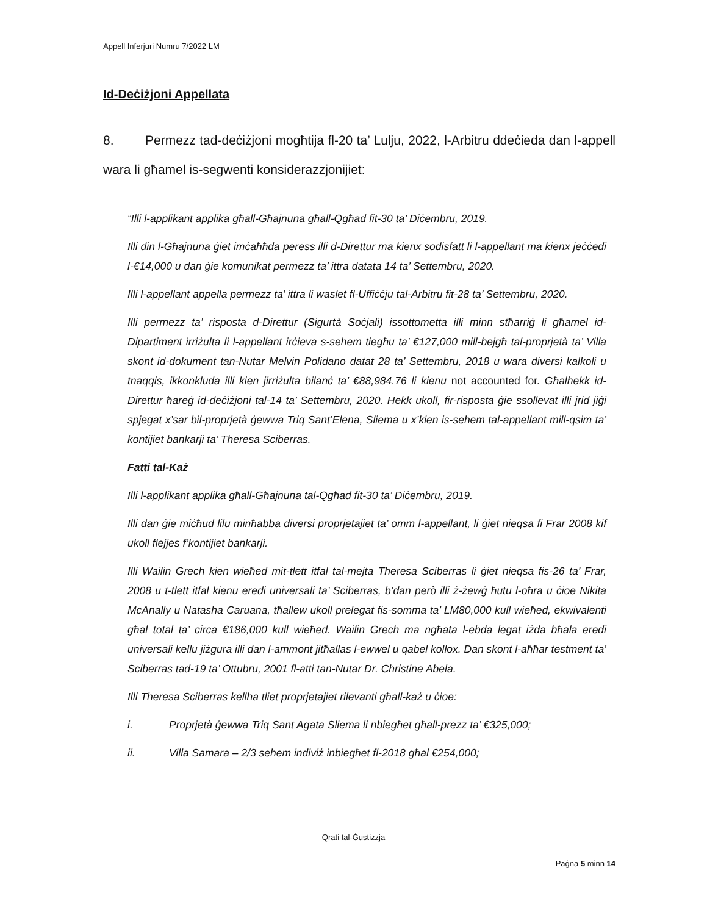Appell Inferjuri Numru 7/2022 LM
Id-Deċiżjoni Appellata
8. Permezz tad-deċiżjoni mogħtija fl-20 ta’ Lulju, 2022, l-Arbitru ddeċieda dan l-appell wara li għamel is-segwenti konsiderazzjonijiet:
“Illi l-applikant applika għall-Għajnuna għall-Qgħad fit-30 ta’ Diċembru, 2019.
Illi din l-Għajnuna ġiet imċaħħda peress illi d-Direttur ma kienx sodisfatt li l-appellant ma kienx jeċċedi l-€14,000 u dan ġie komunikat permezz ta’ ittra datata 14 ta’ Settembru, 2020.
Illi l-appellant appella permezz ta’ ittra li waslet fl-Uffiċċju tal-Arbitru fit-28 ta’ Settembru, 2020.
Illi permezz ta’ risposta d-Direttur (Sigurtà Soċjali) issottometta illi minn stħarriġ li għamel id-Dipartiment irriżulta li l-appellant irċieva s-sehem tiegħu ta’ €127,000 mill-bejgħ tal-proprjetà ta’ Villa skont id-dokument tan-Nutar Melvin Polidano datat 28 ta’ Settembru, 2018 u wara diversi kalkoli u tnaqqis, ikkonkluda illi kien jirriżulta bilanċ ta’ €88,984.76 li kienu not accounted for. Għalhekk id-Direttur ħareġ id-deċiżjoni tal-14 ta’ Settembru, 2020. Hekk ukoll, fir-risposta ġie ssollevat illi jrid jiġi spjegat x’sar bil-proprjetà ġewwa Triq Sant’Elena, Sliema u x’kien is-sehem tal-appellant mill-qsim ta’ kontijiet bankarji ta’ Theresa Sciberras.
Fatti tal-Każ
Illi l-applikant applika għall-Għajnuna tal-Qgħad fit-30 ta’ Diċembru, 2019.
Illi dan ġie miċħud lilu minħabba diversi proprjetajiet ta’ omm l-appellant, li ġiet nieqsa fi Frar 2008 kif ukoll flejjes f’kontijiet bankarji.
Illi Wailin Grech kien wieħed mit-tlett itfal tal-mejta Theresa Sciberras li ġiet nieqsa fis-26 ta’ Frar, 2008 u t-tlett itfal kienu eredi universali ta’ Sciberras, b’dan però illi ż-żewġ ħutu l-oħra u ċioe Nikita McAnally u Natasha Caruana, tħallew ukoll prelegat fis-somma ta’ LM80,000 kull wieħed, ekwivalenti għal total ta’ circa €186,000 kull wieħed. Wailin Grech ma ngħata l-ebda legat iżda bħala eredi universali kellu jiżgura illi dan l-ammont jitħallas l-ewwel u qabel kollox. Dan skont l-aħħar testment ta’ Sciberras tad-19 ta’ Ottubru, 2001 fl-atti tan-Nutar Dr. Christine Abela.
Illi Theresa Sciberras kellha tliet proprjetajiet rilevanti għall-każ u ċioe:
i. Proprjetà ġewwa Triq Sant Agata Sliema li nbiegħet għall-prezz ta’ €325,000;
ii. Villa Samara – 2/3 sehem indiviż inbiegħet fl-2018 għal €254,000;
Qrati tal-Ġustizzja
Paġna 5 minn 14